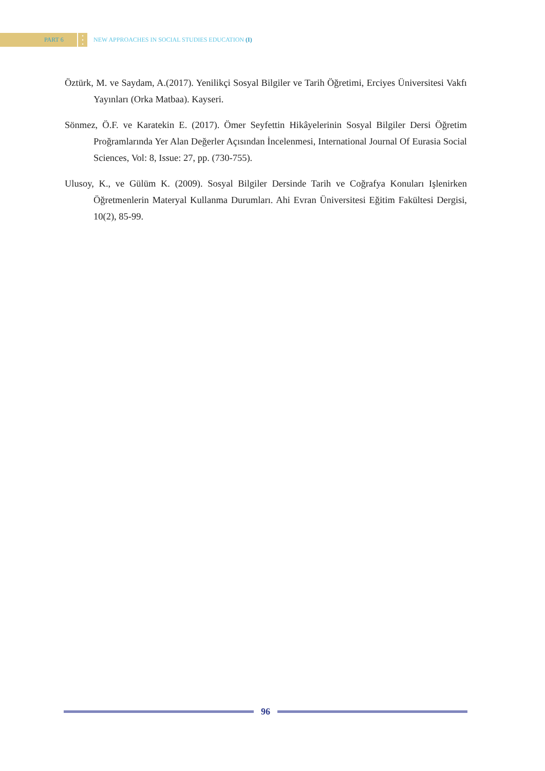PART 6
•
•
•
NEW APPROACHES IN SOCIAL STUDIES EDUCATION (I)
Öztürk, M. ve Saydam, A.(2017). Yenilikçi Sosyal Bilgiler ve Tarih Öğretimi, Erciyes Üniversitesi Vakfı Yayınları (Orka Matbaa). Kayseri.
Sönmez, Ö.F. ve Karatekin E. (2017). Ömer Seyfettin Hikâyelerinin Sosyal Bilgiler Dersi Öğretim Proğramlarında Yer Alan Değerler Açısından İncelenmesi, International Journal Of Eurasia Social Sciences, Vol: 8, Issue: 27, pp. (730-755).
Ulusoy, K., ve Gülüm K. (2009). Sosyal Bilgiler Dersinde Tarih ve Coğrafya Konuları Işlenirken Öğretmenlerin Materyal Kullanma Durumları. Ahi Evran Üniversitesi Eğitim Fakültesi Dergisi, 10(2), 85-99.
96